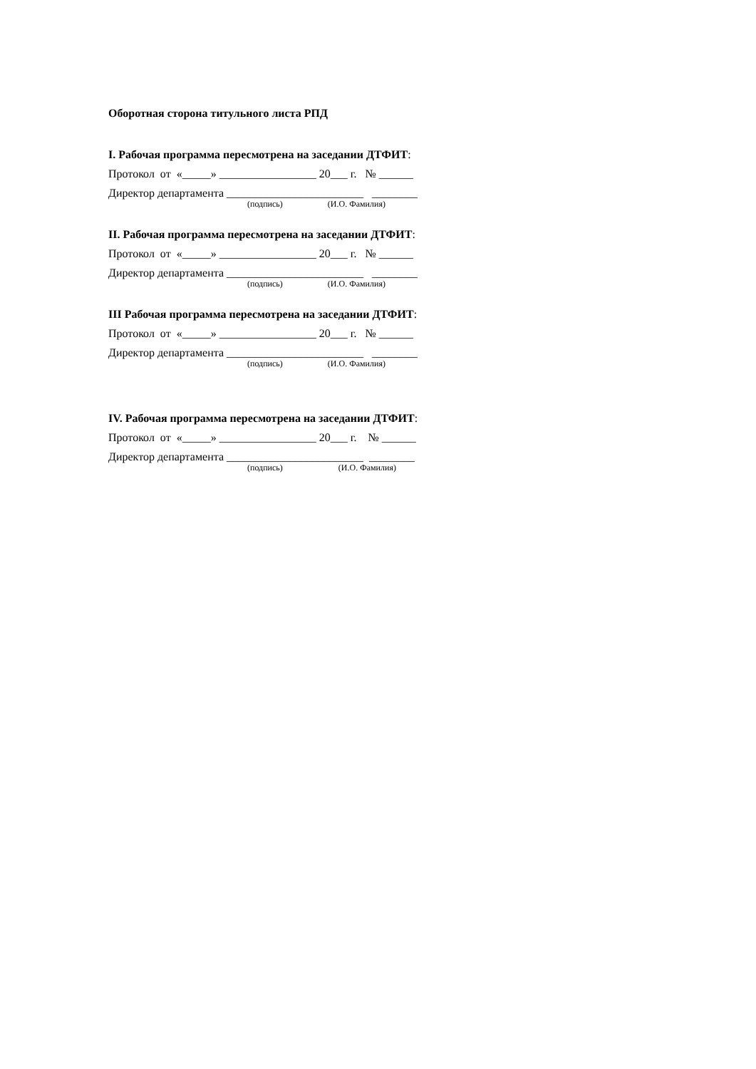Оборотная сторона титульного листа РПД
I. Рабочая программа пересмотрена на заседании ДТФИТ:
Протокол от «_____» _________________ 20___ г. № ______
Директор департамента ________________________ ________
(подпись) (И.О. Фамилия)
II. Рабочая программа пересмотрена на заседании ДТФИТ:
Протокол от «_____» _________________ 20___ г. № ______
Директор департамента ________________________ ________
(подпись) (И.О. Фамилия)
III Рабочая программа пересмотрена на заседании ДТФИТ:
Протокол от «_____» _________________ 20___ г. № ______
Директор департамента ________________________ ________
(подпись) (И.О. Фамилия)
IV. Рабочая программа пересмотрена на заседании ДТФИТ:
Протокол от «_____» _________________ 20___ г. № ______
Директор департамента ________________________ ________
(подпись) (И.О. Фамилия)